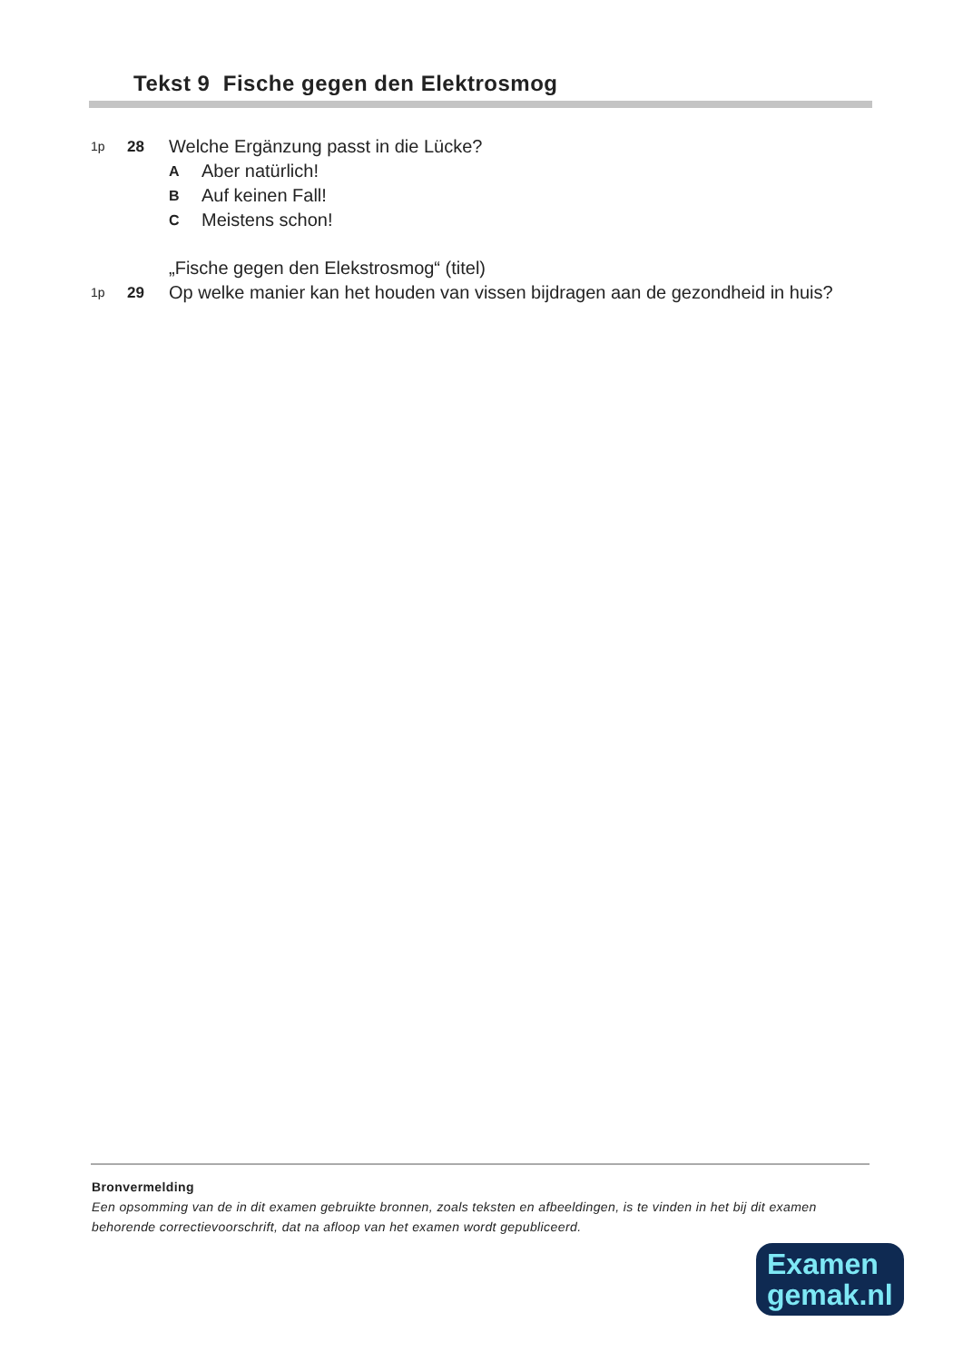Tekst 9 Fische gegen den Elektrosmog
1p 28 Welche Ergänzung passt in die Lücke?
A Aber natürlich!
B Auf keinen Fall!
C Meistens schon!
„Fische gegen den Elekstrosmog“ (titel)
1p 29 Op welke manier kan het houden van vissen bijdragen aan de gezondheid in huis?
Bronvermelding
Een opsomming van de in dit examen gebruikte bronnen, zoals teksten en afbeeldingen, is te vinden in het bij dit examen behorende correctievoorschrift, dat na afloop van het examen wordt gepubliceerd.
Examen
gemak.nl